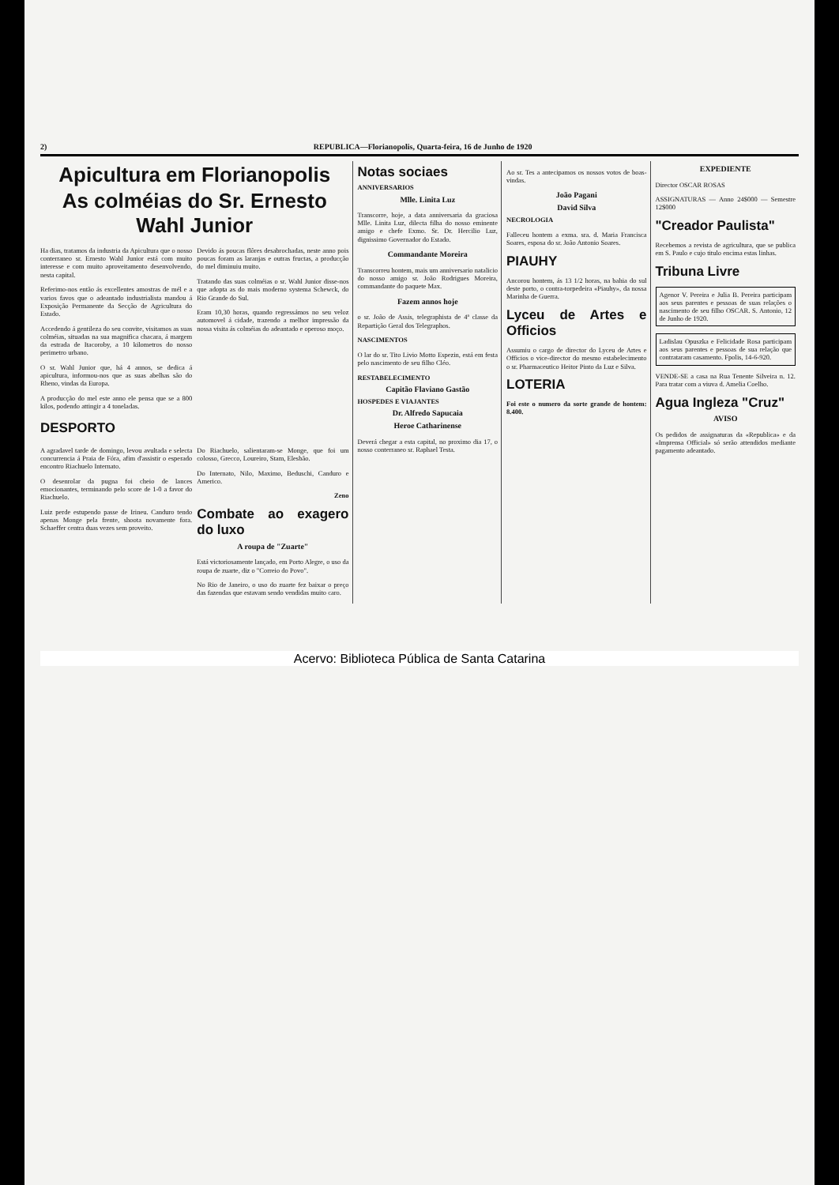2) REPUBLICA—Florianopolis, Quarta-feira, 16 de Junho de 1920
Apicultura em Florianopolis
As colméias do Sr. Ernesto Wahl Junior
Ha dias, tratamos da industria da Apicultura que o nosso conterraneo sr. Ernesto Wahl Junior está com muito interesse e com muito aproveitamento desenvolvendo, nesta capital.
Referimo-nos então ás excellentes amostras de mél e a varios favos que o adeantado industrialista mandou á Exposição Permanente da Secção de Agricultura do Estado.
Accedendo á gentileza do seu convite, visitamos as suas colméias, situadas na sua magnifica chacara, á margem da estrada de Itacoroby, a 10 kilometros do nosso perimetro urbano.
O sr. Wahl Junior que, há 4 annos, se dedica á apicultura, informou-nos que as suas abelhas são do Rheno, vindas da Europa.
A producção do mel este anno ele pensa que se a 800 kilos, podendo attingir a 4 toneladas.
Devido ás poucas flôres desabrochadas, neste anno pois poucas foram as laranjas e outras fructas, a producção do mel diminuiu muito.
Tratando das suas colméias o sr. Wahl Junior disse-nos que adopta as do mais moderno systema Schewck, do Rio Grande do Sul.
Eram 10,30 horas, quando regressámos no seu veloz automovel á cidade, trazendo a melhor impressão da nossa visita ás colméias do adeantado e operoso moço.
DESPORTO
A agradavel tarde de domingo, levou avultada e selecta concurrencia á Praia de Fóra, afim d'assistir o esperado encontro Riachuelo Internato.
O desenrolar da pugna foi cheio de lances emocionantes, terminando pelo score de 1-0 a favor do Riachuelo.
Luiz perde estupendo passe de Irineu. Canduro tendo apenas Monge pela frente, shoota novamente fora. Schaeffer centra duas vezes sem proveito.
Do Riachuelo, salientaram-se Monge, que foi um colosso, Grecco, Loureiro, Stam, Elesbão.
Do Internato, Nilo, Maximo, Beduschi, Canduro e Americo.
Zeno
Combate ao exagero do luxo
A roupa de "Zuarte"
Está victoriosamente lançado, em Porto Alegre, o uso da roupa de zuarte, diz o "Correio do Povo".
No Rio de Janeiro, o uso do zuarte fez baixar o preço das fazendas que estavam sendo vendidas muito caro.
Notas sociaes
ANNIVERSARIOS
Mlle. Linita Luz
Transcorre, hoje, a data anniversaria da graciosa Mlle. Linita Luz, dilecta filha do nosso eminente amigo e chefe Exmo. Sr. Dr. Hercilio Luz, dignissimo Governador do Estado.
Commandante Moreira
Transcorreu hontem, mais um anniversario natalicio do nosso amigo sr. João Rodrigues Moreira, commandante do paquete Max.
Fazem annos hoje
o sr. João de Assis, telegraphista de 4ª classe da Repartição Geral dos Telegraphos.
NASCIMENTOS
O lar do sr. Tito Livio Motto Espezin, está em festa pelo nascimento de seu filho Cléo.
RESTABELECIMENTO
Capitão Flaviano Gastão
HOSPEDES E VIAJANTES
Dr. Alfredo Sapucaia
Heroe Catharinense
Deverá chegar a esta capital, no proximo dia 17, o nosso conterraneo sr. Raphael Testa.
Ao sr. Tes a antecipamos os nossos votos de boas-vindas.
João Pagani
David Silva
NECROLOGIA
Falleceu hontem a exma. sra. d. Maria Francisca Soares, esposa do sr. João Antonio Soares.
PIAUHY
Ancorou hontem, ás 13 1/2 horas, na bahia do sul deste porto, o contra-torpedeira «Piauhy», da nossa Marinha de Guerra.
Lyceu de Artes e Officios
Assumiu o cargo de director do Lyceu de Artes e Officios o vice-director do mesmo estabelecimento o sr. Pharmaceutico Heitor Pinto da Luz e Silva.
LOTERIA
Foi este o numero da sorte grande de hontem: 8.400.
EXPEDIENTE
Director OSCAR ROSAS
ASSIGNATURAS — Anno 24$000 — Semestre 12$000
"Creador Paulista"
Recebemos a revista de agricultura, que se publica em S. Paulo e cujo titulo encima estas linhas.
Tribuna Livre
Agenor V. Pereira e Julia B. Pereira participam aos seus parentes e pessoas de suas relações o nascimento de seu filho OSCAR. S. Antonio, 12 de Junho de 1920.
Ladislau Opuszka e Felicidade Rosa participam aos seus parentes e pessoas de sua relação que contrataram casamento. Fpolis, 14-6-920.
VENDE-SE a casa na Rua Tenente Silveira n. 12. Para tratar com a viuva d. Amelia Coelho.
Agua Ingleza "Cruz"
AVISO
Os pedidos de assignaturas da «Republica» e da «Imprensa Official» só serão attendidos mediante pagamento adeantado.
Acervo: Biblioteca Pública de Santa Catarina